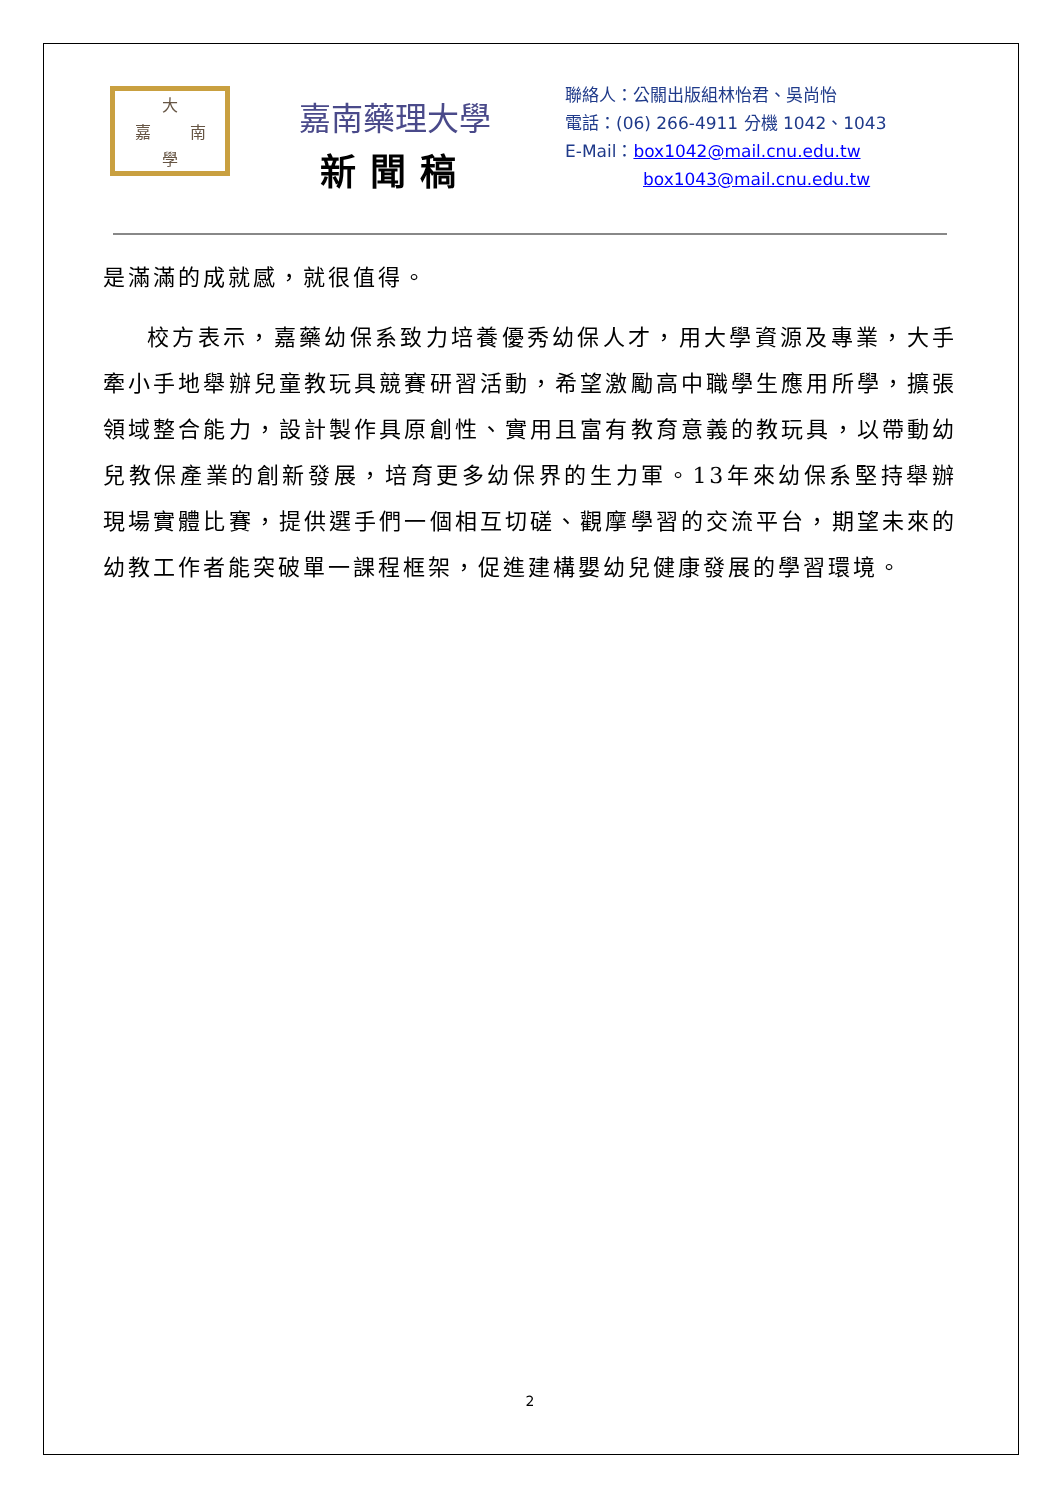大 嘉 南 學
嘉南藥理大學
新聞稿
聯絡人：公關出版組林怡君、吳尚怡
電話：(06) 266-4911 分機 1042、1043
E-Mail：box1042@mail.cnu.edu.tw
box1043@mail.cnu.edu.tw
是滿滿的成就感，就很值得。
校方表示，嘉藥幼保系致力培養優秀幼保人才，用大學資源及專業，大手牽小手地舉辦兒童教玩具競賽研習活動，希望激勵高中職學生應用所學，擴張領域整合能力，設計製作具原創性、實用且富有教育意義的教玩具，以帶動幼兒教保產業的創新發展，培育更多幼保界的生力軍。13年來幼保系堅持舉辦現場實體比賽，提供選手們一個相互切磋、觀摩學習的交流平台，期望未來的幼教工作者能突破單一課程框架，促進建構嬰幼兒健康發展的學習環境。
2